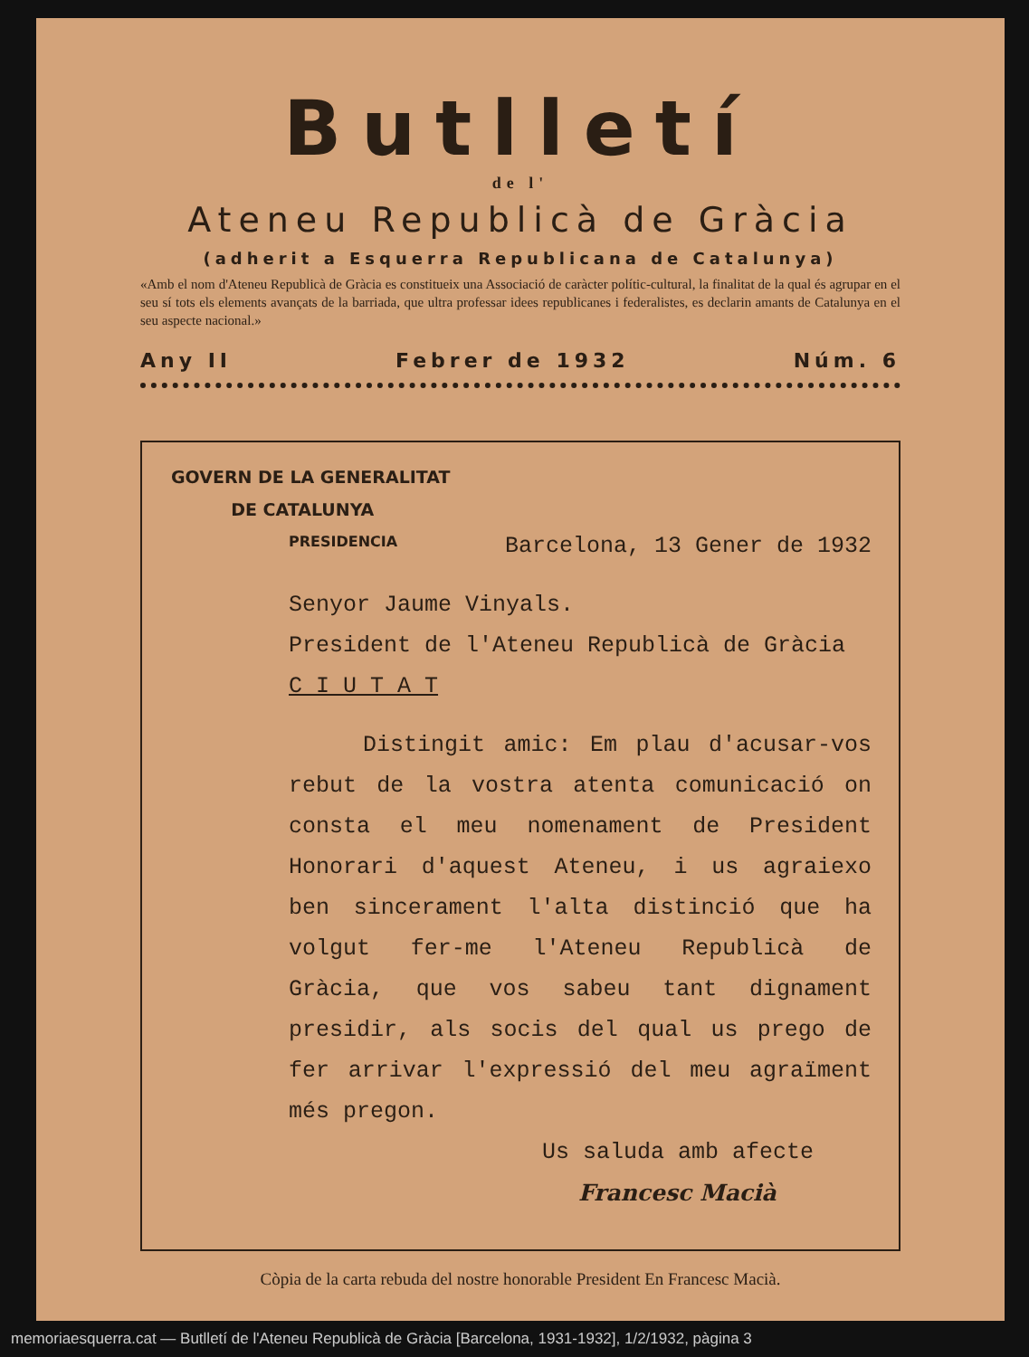Butlletí
de l'
Ateneu Republicà de Gràcia
(adherit a Esquerra Republicana de Catalunya)
«Amb el nom d'Ateneu Republicà de Gràcia es constitueix una Associació de caràcter polític-cultural, la finalitat de la qual és agrupar en el seu sí tots els elements avançats de la barriada, que ultra professar idees republicanes i federalistes, es declarin amants de Catalunya en el seu aspecte nacional.»
Any II Febrer de 1932 Núm. 6
GOVERN DE LA GENERALITAT
DE CATALUNYA
PRESIDENCIA Barcelona, 13 Gener de 1932
Senyor Jaume Vinyals.
President de l'Ateneu Republicà de Gràcia
C I U T A T
Distingit amic: Em plau d'acusar-vos rebut de la vostra atenta comunicació on consta el meu nomenament de President Honorari d'aquest Ateneu, i us agraiexo ben sincerament l'alta distinció que ha volgut fer-me l'Ateneu Republicà de Gràcia, que vos sabeu tant dignament presidir, als socis del qual us prego de fer arrivar l'expressió del meu agraïment més pregon.
Us saluda amb afecte
Francesc Macià
Còpia de la carta rebuda del nostre honorable President En Francesc Macià.
memoriaesquerra.cat — Butlletí de l'Ateneu Republicà de Gràcia [Barcelona, 1931-1932], 1/2/1932, pàgina 3